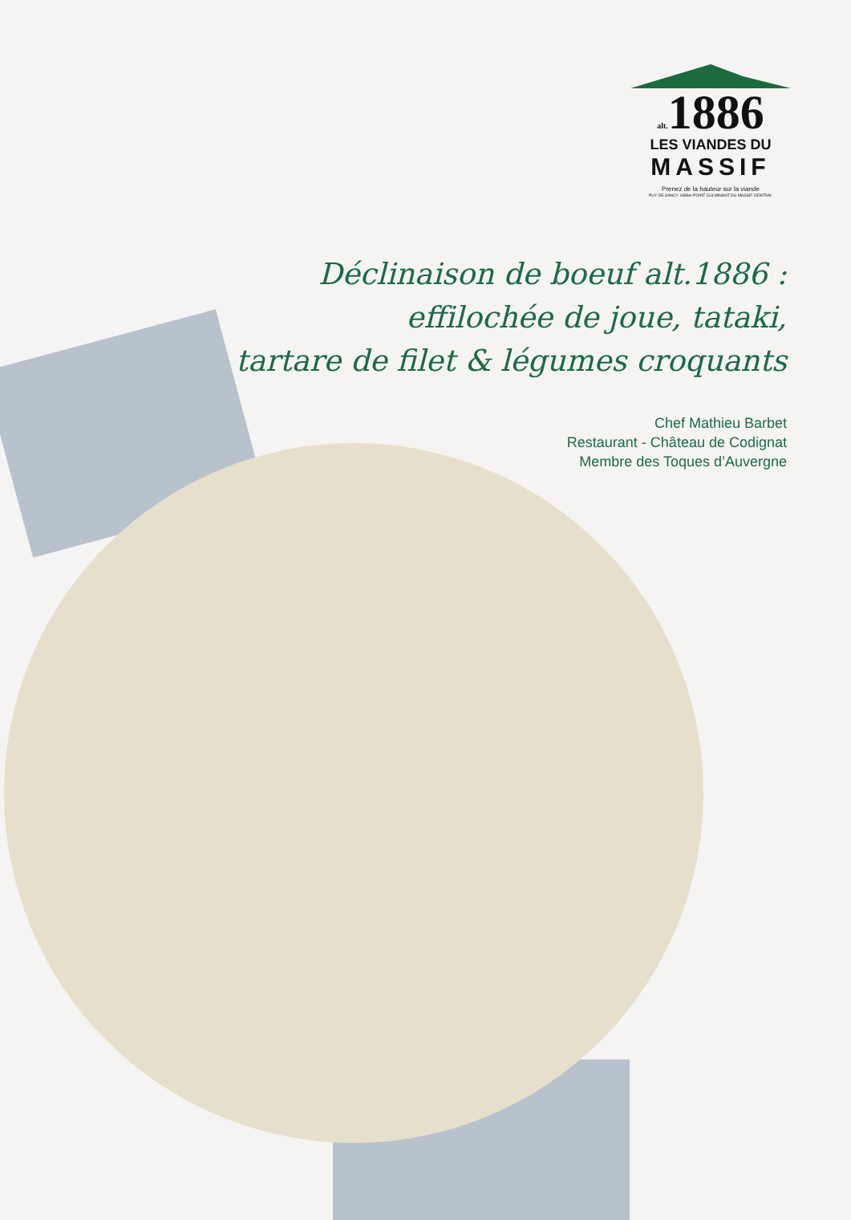alt. 1886
LES VIANDES DU
MASSIF
Prenez de la hauteur sur la viande
PUY DE SANCY 1886m POINT CULMINANT DU MASSIF CENTRAL
Déclinaison de boeuf alt.1886 :
effilochée de joue, tataki,
tartare de filet & légumes croquants
Chef Mathieu Barbet
Restaurant - Château de Codignat
Membre des Toques d’Auvergne